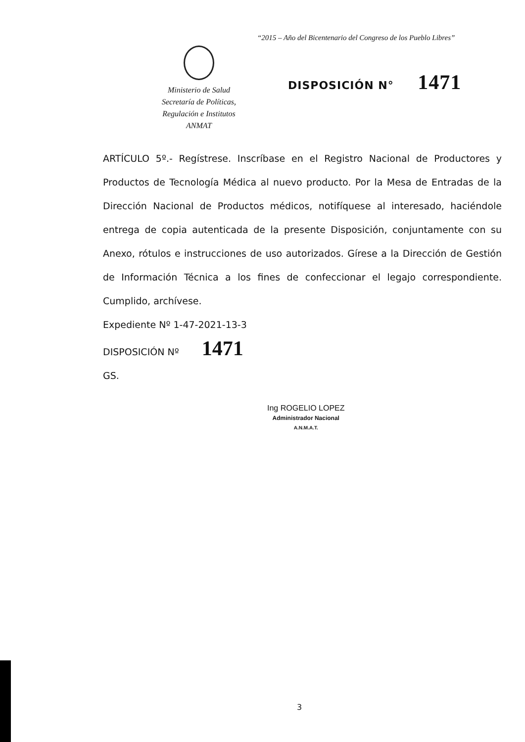“2015 – Año del Bicentenario del Congreso de los Pueblo Libres”
Ministerio de Salud
Secretaría de Políticas,
Regulación e Institutos
ANMAT
DISPOSICIÓN N° 1471
ARTÍCULO 5º.- Regístrese. Inscríbase en el Registro Nacional de Productores y Productos de Tecnología Médica al nuevo producto. Por la Mesa de Entradas de la Dirección Nacional de Productos médicos, notifíquese al interesado, haciéndole entrega de copia autenticada de la presente Disposición, conjuntamente con su Anexo, rótulos e instrucciones de uso autorizados. Gírese a la Dirección de Gestión de Información Técnica a los fines de confeccionar el legajo correspondiente. Cumplido, archívese.
Expediente Nº 1-47-2021-13-3
DISPOSICIÓN Nº 1471
GS.
Ing ROGELIO LOPEZ
Administrador Nacional
A.N.M.A.T.
3